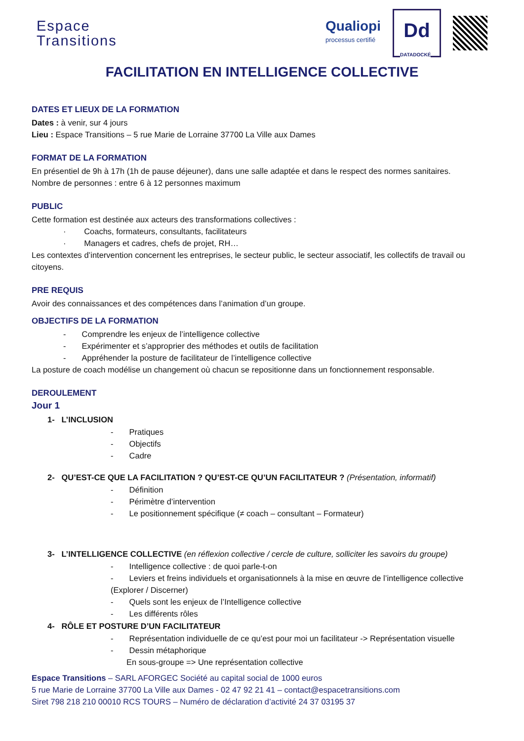Espace
Transitions
Qualiopi
processus certifié
Dd
DATADOCKÉ
FACILITATION EN INTELLIGENCE COLLECTIVE
DATES ET LIEUX DE LA FORMATION
Dates : à venir, sur 4 jours
Lieu : Espace Transitions – 5 rue Marie de Lorraine 37700 La Ville aux Dames
FORMAT DE LA FORMATION
En présentiel de 9h à 17h (1h de pause déjeuner), dans une salle adaptée et dans le respect des normes sanitaires.
Nombre de personnes : entre 6 à 12 personnes maximum
PUBLIC
Cette formation est destinée aux acteurs des transformations collectives :
· Coachs, formateurs, consultants, facilitateurs
· Managers et cadres, chefs de projet, RH…
Les contextes d’intervention concernent les entreprises, le secteur public, le secteur associatif, les collectifs de travail ou citoyens.
PRE REQUIS
Avoir des connaissances et des compétences dans l’animation d’un groupe.
OBJECTIFS DE LA FORMATION
- Comprendre les enjeux de l’intelligence collective
- Expérimenter et s’approprier des méthodes et outils de facilitation
- Appréhender la posture de facilitateur de l’intelligence collective
La posture de coach modélise un changement où chacun se repositionne dans un fonctionnement responsable.
DEROULEMENT
Jour 1
1- L’INCLUSION
- Pratiques
- Objectifs
- Cadre
2- QU’EST-CE QUE LA FACILITATION ? QU’EST-CE QU’UN FACILITATEUR ? (Présentation, informatif)
- Définition
- Périmètre d’intervention
- Le positionnement spécifique (≠ coach – consultant – Formateur)
3- L’INTELLIGENCE COLLECTIVE (en réflexion collective / cercle de culture, solliciter les savoirs du groupe)
- Intelligence collective : de quoi parle-t-on
- Leviers et freins individuels et organisationnels à la mise en œuvre de l’intelligence collective (Explorer / Discerner)
- Quels sont les enjeux de l’Intelligence collective
- Les différents rôles
4- RÔLE ET POSTURE D’UN FACILITATEUR
- Représentation individuelle de ce qu’est pour moi un facilitateur -> Représentation visuelle
- Dessin métaphorique
En sous-groupe => Une représentation collective
Espace Transitions – SARL AFORGEC Société au capital social de 1000 euros
5 rue Marie de Lorraine 37700 La Ville aux Dames - 02 47 92 21 41 – contact@espacetransitions.com
Siret 798 218 210 00010 RCS TOURS – Numéro de déclaration d’activité 24 37 03195 37